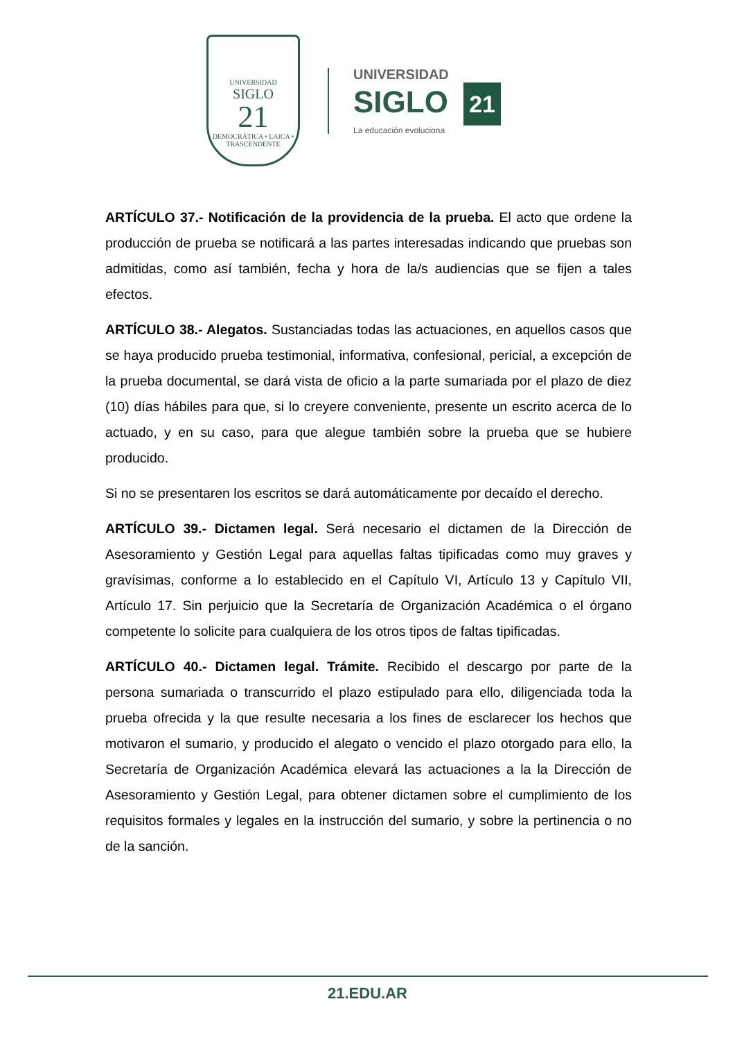UNIVERSIDAD
SIGLO
21
DEMOCRÁTICA • LAICA • TRASCENDENTE
UNIVERSIDAD
SIGLO 21
La educación evoluciona
ARTÍCULO 37.- Notificación de la providencia de la prueba. El acto que ordene la producción de prueba se notificará a las partes interesadas indicando que pruebas son admitidas, como así también, fecha y hora de la/s audiencias que se fijen a tales efectos.
ARTÍCULO 38.- Alegatos. Sustanciadas todas las actuaciones, en aquellos casos que se haya producido prueba testimonial, informativa, confesional, pericial, a excepción de la prueba documental, se dará vista de oficio a la parte sumariada por el plazo de diez (10) días hábiles para que, si lo creyere conveniente, presente un escrito acerca de lo actuado, y en su caso, para que alegue también sobre la prueba que se hubiere producido.
Si no se presentaren los escritos se dará automáticamente por decaído el derecho.
ARTÍCULO 39.- Dictamen legal. Será necesario el dictamen de la Dirección de Asesoramiento y Gestión Legal para aquellas faltas tipificadas como muy graves y gravísimas, conforme a lo establecido en el Capítulo VI, Artículo 13 y Capítulo VII, Artículo 17. Sin perjuicio que la Secretaría de Organización Académica o el órgano competente lo solicite para cualquiera de los otros tipos de faltas tipificadas.
ARTÍCULO 40.- Dictamen legal. Trámite. Recibido el descargo por parte de la persona sumariada o transcurrido el plazo estipulado para ello, diligenciada toda la prueba ofrecida y la que resulte necesaria a los fines de esclarecer los hechos que motivaron el sumario, y producido el alegato o vencido el plazo otorgado para ello, la Secretaría de Organización Académica elevará las actuaciones a la la Dirección de Asesoramiento y Gestión Legal, para obtener dictamen sobre el cumplimiento de los requisitos formales y legales en la instrucción del sumario, y sobre la pertinencia o no de la sanción.
21.EDU.AR